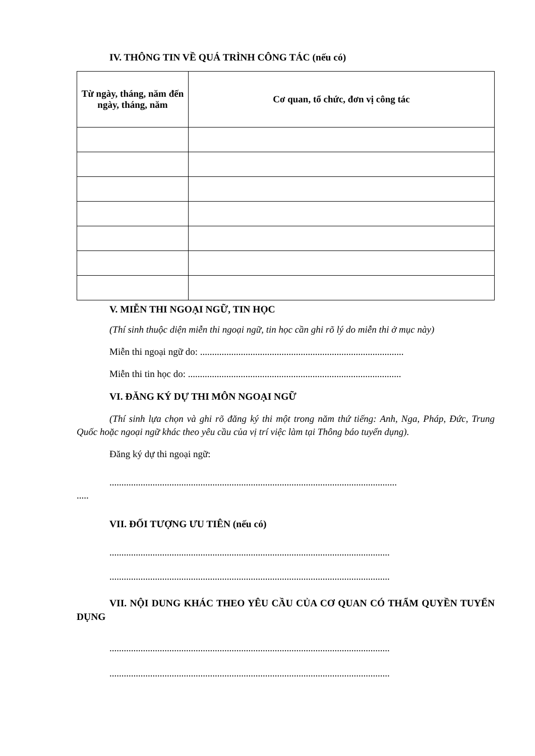IV. THÔNG TIN VỀ QUÁ TRÌNH CÔNG TÁC (nếu có)
| Từ ngày, tháng, năm đến ngày, tháng, năm | Cơ quan, tổ chức, đơn vị công tác |
| --- | --- |
V. MIỄN THI NGOẠI NGỮ, TIN HỌC
(Thí sinh thuộc diện miễn thi ngoại ngữ, tin học cần ghi rõ lý do miễn thi ở mục này)
Miễn thi ngoại ngữ do: .....................................................................................
Miễn thi tin học do: .........................................................................................
VI. ĐĂNG KÝ DỰ THI MÔN NGOẠI NGỮ
(Thí sinh lựa chọn và ghi rõ đăng ký thi một trong năm thứ tiếng: Anh, Nga, Pháp, Đức, Trung Quốc hoặc ngoại ngữ khác theo yêu cầu của vị trí việc làm tại Thông báo tuyển dụng).
Đăng ký dự thi ngoại ngữ:
........................................................................................................................
.....
VII. ĐỐI TƯỢNG ƯU TIÊN (nếu có)
.....................................................................................................................
.....................................................................................................................
VII. NỘI DUNG KHÁC THEO YÊU CẦU CỦA CƠ QUAN CÓ THẨM QUYỀN TUYỂN DỤNG
.....................................................................................................................
.....................................................................................................................